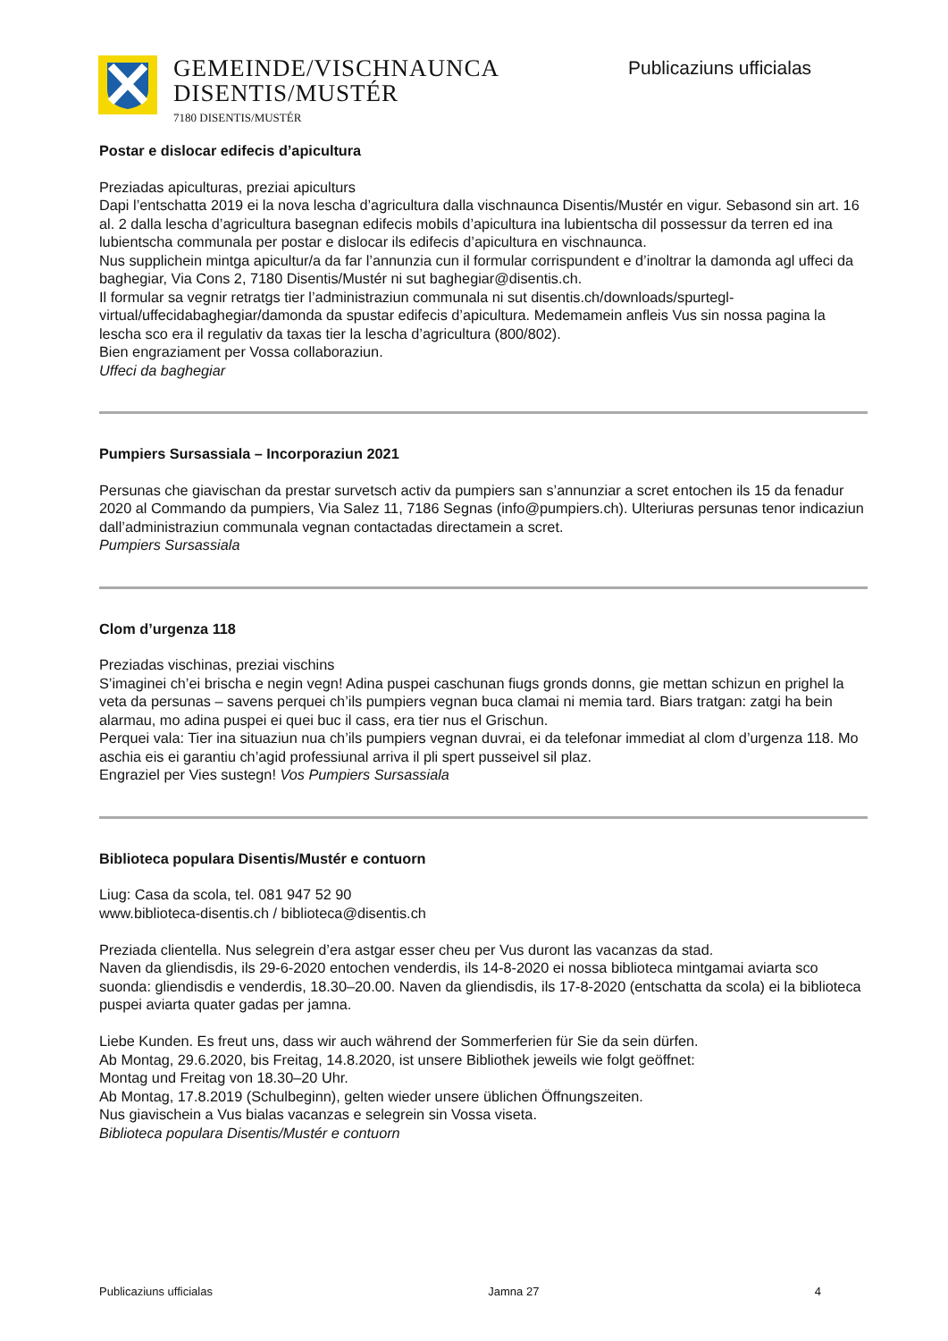GEMEINDE/VISCHNAUNCA
DISENTIS/MUSTÉR
7180 DISENTIS/MUSTÉR
Publicaziuns ufficialas
Postar e dislocar edifecis d’apicultura
Preziadas apiculturas, preziai apiculturs
Dapi l’entschatta 2019 ei la nova lescha d’agricultura dalla vischnaunca Disentis/Mustér en vigur. Sebasond sin art. 16 al. 2 dalla lescha d’agricultura basegnan edifecis mobils d’apicultura ina lubientscha dil possessur da terren ed ina lubientscha communala per postar e dislocar ils edifecis d’apicultura en vischnaunca.
Nus supplichein mintga apicultur/a da far l’annunzia cun il formular corrispundent e d’inoltrar la damonda agl uffeci da baghegiar, Via Cons 2, 7180 Disentis/Mustér ni sut baghegiar@disentis.ch.
Il formular sa vegnir retratgs tier l’administraziun communala ni sut disentis.ch/downloads/spurtegl-virtual/uffecidabaghegiar/damonda da spustar edifecis d’apicultura. Medemamein anfleis Vus sin nossa pagina la lescha sco era il regulativ da taxas tier la lescha d’agricultura (800/802).
Bien engraziament per Vossa collaboraziun.
Uffeci da baghegiar
Pumpiers Sursassiala – Incorporaziun 2021
Persunas che giavischan da prestar survetsch activ da pumpiers san s’annunziar a scret entochen ils 15 da fenadur 2020 al Commando da pumpiers, Via Salez 11, 7186 Segnas (info@pumpiers.ch). Ulteriuras persunas tenor indicaziun dall’administraziun communala vegnan contactadas directamein a scret.
Pumpiers Sursassiala
Clom d’urgenza 118
Preziadas vischinas, preziai vischins
S’imaginei ch’ei brischa e negin vegn! Adina puspei caschunan fiugs gronds donns, gie mettan schizun en prighel la veta da persunas – savens perquei ch’ils pumpiers vegnan buca clamai ni memia tard. Biars tratgan: zatgi ha bein alarmau, mo adina puspei ei quei buc il cass, era tier nus el Grischun.
Perquei vala: Tier ina situaziun nua ch’ils pumpiers vegnan duvrai, ei da telefonar immediat al clom d’urgenza 118. Mo aschia eis ei garantiu ch’agid professiunal arriva il pli spert pusseivel sil plaz.
Engraziel per Vies sustegn! Vos Pumpiers Sursassiala
Biblioteca populara Disentis/Mustér e contuorn
Liug: Casa da scola, tel. 081 947 52 90
www.biblioteca-disentis.ch / biblioteca@disentis.ch
Preziada clientella. Nus selegrein d’era astgar esser cheu per Vus duront las vacanzas da stad.
Naven da gliendisdis, ils 29-6-2020 entochen venderdis, ils 14-8-2020 ei nossa biblioteca mintgamai aviarta sco suonda: gliendisdis e venderdis, 18.30–20.00. Naven da gliendisdis, ils 17-8-2020 (entschatta da scola) ei la biblioteca puspei aviarta quater gadas per jamna.
Liebe Kunden. Es freut uns, dass wir auch während der Sommerferien für Sie da sein dürfen.
Ab Montag, 29.6.2020, bis Freitag, 14.8.2020, ist unsere Bibliothek jeweils wie folgt geöffnet:
Montag und Freitag von 18.30–20 Uhr.
Ab Montag, 17.8.2019 (Schulbeginn), gelten wieder unsere üblichen Öffnungszeiten.
Nus giavischein a Vus bialas vacanzas e selegrein sin Vossa viseta.
Biblioteca populara Disentis/Mustér e contuorn
Publicaziuns ufficialas Jamna 27 4